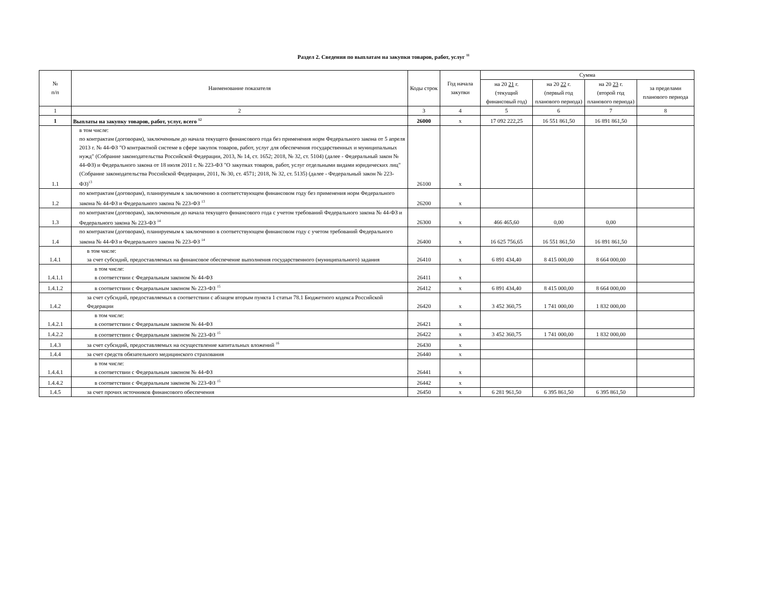Раздел 2. Сведения по выплатам на закупки товаров, работ, услуг <sup>11</sup>
| № п/п | Наименование показателя | Коды строк | Год начала закупки | Сумма | | | |
| --- | --- | --- | --- | --- | --- | --- | --- |
| | | | | на 20 21 г. (текущий финансовый год) | на 20 22 г. (первый год планового периода) | на 20 23 г. (второй год планового периода) | за пределами планового периода |
| 1 | 2 | 3 | 4 | 5 | 6 | 7 | 8 |
| 1 | Выплаты на закупку товаров, работ, услуг, всего <sup>12</sup> | 26000 | x | 17 092 222,25 | 16 551 861,50 | 16 891 861,50 | |
| 1.1 | в том числе: по контрактам (договорам), заключенным до начала текущего финансового года без применения норм Федерального закона от 5 апреля 2013 г. № 44-ФЗ "О контрактной системе в сфере закупок товаров, работ, услуг для обеспечения государственных и муниципальных нужд" (Собрание законодательства Российской Федерации, 2013, № 14, ст. 1652; 2018, № 32, ст. 5104) (далее - Федеральный закон № 44-ФЗ) и Федерального закона от 18 июля 2011 г. № 223-ФЗ "О закупках товаров, работ, услуг отдельными видами юридических лиц" (Собрание законодательства Российской Федерации, 2011, № 30, ст. 4571; 2018, № 32, ст. 5135) (далее - Федеральный закон № 223-ФЗ)<sup>13</sup> | 26100 | x | | | | |
| 1.2 | по контрактам (договорам), планируемым к заключению в соответствующем финансовом году без применения норм Федерального закона № 44-ФЗ и Федерального закона № 223-ФЗ <sup>13</sup> | 26200 | x | | | | |
| 1.3 | по контрактам (договорам), заключенным до начала текущего финансового года с учетом требований Федерального закона № 44-ФЗ и Федерального закона № 223-ФЗ <sup>14</sup> | 26300 | x | 466 465,60 | 0,00 | 0,00 | |
| 1.4 | по контрактам (договорам), планируемым к заключению в соответствующем финансовом году с учетом требований Федерального закона № 44-ФЗ и Федерального закона № 223-ФЗ <sup>14</sup> | 26400 | x | 16 625 756,65 | 16 551 861,50 | 16 891 861,50 | |
| 1.4.1 | в том числе: за счет субсидий, предоставляемых на финансовое обеспечение выполнения государственного (муниципального) задания | 26410 | x | 6 891 434,40 | 8 415 000,00 | 8 664 000,00 | |
| 1.4.1.1 | в том числе: в соответствии с Федеральным законом № 44-ФЗ | 26411 | x | | | | |
| 1.4.1.2 | в соответствии с Федеральным законом № 223-ФЗ <sup>15</sup> | 26412 | x | 6 891 434,40 | 8 415 000,00 | 8 664 000,00 | |
| 1.4.2 | за счет субсидий, предоставляемых в соответствии с абзацем вторым пункта 1 статьи 78.1 Бюджетного кодекса Российской Федерации | 26420 | x | 3 452 360,75 | 1 741 000,00 | 1 832 000,00 | |
| 1.4.2.1 | в том числе: в соответствии с Федеральным законом № 44-ФЗ | 26421 | x | | | | |
| 1.4.2.2 | в соответствии с Федеральным законом № 223-ФЗ <sup>15</sup> | 26422 | x | 3 452 360,75 | 1 741 000,00 | 1 832 000,00 | |
| 1.4.3 | за счет субсидий, предоставляемых на осуществление капитальных вложений <sup>16</sup> | 26430 | x | | | | |
| 1.4.4 | за счет средств обязательного медицинского страхования | 26440 | x | | | | |
| 1.4.4.1 | в том числе: в соответствии с Федеральным законом № 44-ФЗ | 26441 | x | | | | |
| 1.4.4.2 | в соответствии с Федеральным законом № 223-ФЗ <sup>15</sup> | 26442 | x | | | | |
| 1.4.5 | за счет прочих источников финансового обеспечения | 26450 | x | 6 281 961,50 | 6 395 861,50 | 6 395 861,50 | |